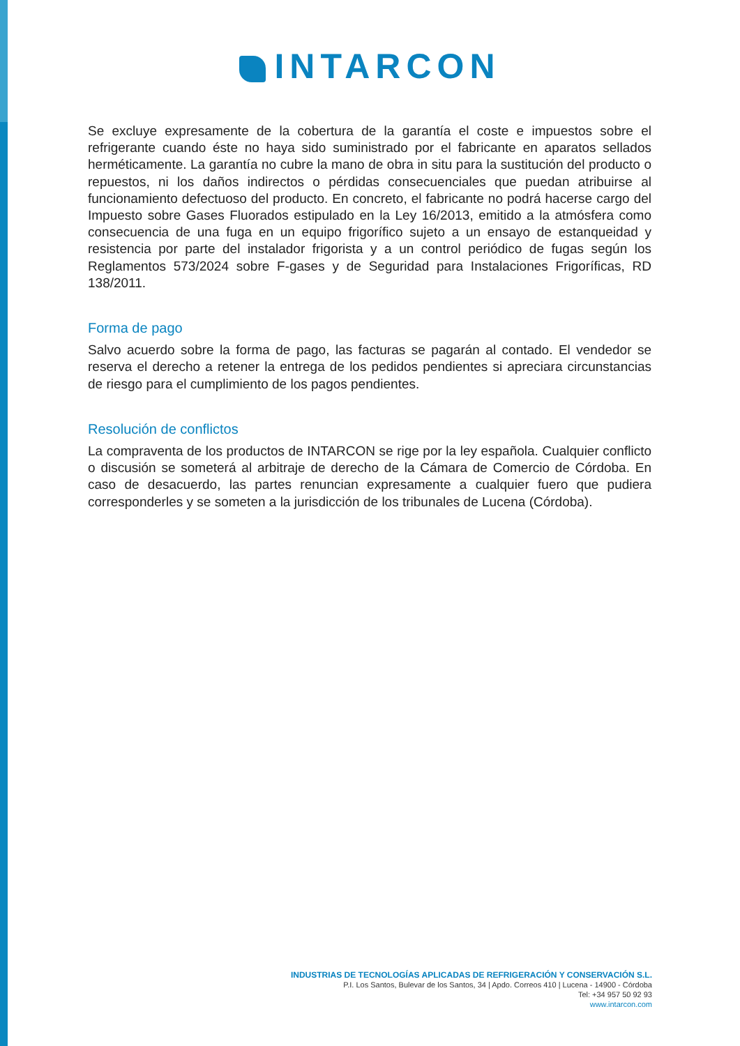INTARCON
Se excluye expresamente de la cobertura de la garantía el coste e impuestos sobre el refrigerante cuando éste no haya sido suministrado por el fabricante en aparatos sellados herméticamente. La garantía no cubre la mano de obra in situ para la sustitución del producto o repuestos, ni los daños indirectos o pérdidas consecuenciales que puedan atribuirse al funcionamiento defectuoso del producto. En concreto, el fabricante no podrá hacerse cargo del Impuesto sobre Gases Fluorados estipulado en la Ley 16/2013, emitido a la atmósfera como consecuencia de una fuga en un equipo frigorífico sujeto a un ensayo de estanqueidad y resistencia por parte del instalador frigorista y a un control periódico de fugas según los Reglamentos 573/2024 sobre F-gases y de Seguridad para Instalaciones Frigoríficas, RD 138/2011.
Forma de pago
Salvo acuerdo sobre la forma de pago, las facturas se pagarán al contado. El vendedor se reserva el derecho a retener la entrega de los pedidos pendientes si apreciara circunstancias de riesgo para el cumplimiento de los pagos pendientes.
Resolución de conflictos
La compraventa de los productos de INTARCON se rige por la ley española. Cualquier conflicto o discusión se someterá al arbitraje de derecho de la Cámara de Comercio de Córdoba. En caso de desacuerdo, las partes renuncian expresamente a cualquier fuero que pudiera corresponderles y se someten a la jurisdicción de los tribunales de Lucena (Córdoba).
INDUSTRIAS DE TECNOLOGÍAS APLICADAS DE REFRIGERACIÓN Y CONSERVACIÓN S.L.
P.I. Los Santos, Bulevar de los Santos, 34 | Apdo. Correos 410 | Lucena - 14900 - Córdoba
Tel: +34 957 50 92 93
www.intarcon.com